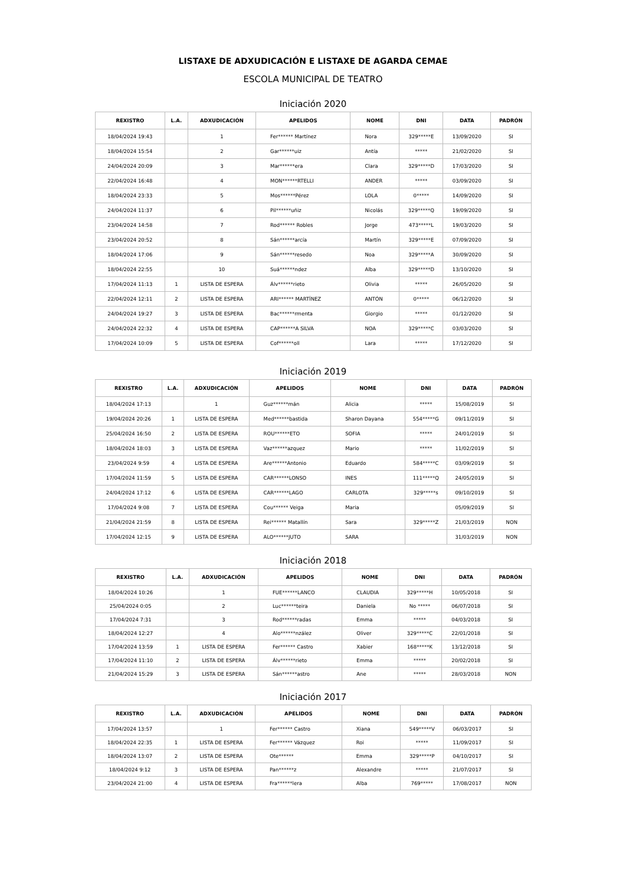LISTAXE DE ADXUDICACIÓN E LISTAXE DE AGARDA CEMAE
ESCOLA MUNICIPAL DE TEATRO
Iniciación 2020
| REXISTRO | L.A. | ADXUDICACIÓN | APELIDOS | NOME | DNI | DATA | PADRÓN |
| --- | --- | --- | --- | --- | --- | --- | --- |
| 18/04/2024 19:43 | | 1 | Fer****** Martínez | Nora | 329*****E | 13/09/2020 | SI |
| 18/04/2024 15:54 | | 2 | Gar******uiz | Antía | ***** | 21/02/2020 | SI |
| 24/04/2024 20:09 | | 3 | Mar******era | Clara | 329*****D | 17/03/2020 | SI |
| 22/04/2024 16:48 | | 4 | MON******RTELLI | ANDER | ***** | 03/09/2020 | SI |
| 18/04/2024 23:33 | | 5 | Mos******Pérez | LOLA | 0***** | 14/09/2020 | SI |
| 24/04/2024 11:37 | | 6 | Pil******uñiz | Nicolás | 329*****Q | 19/09/2020 | SI |
| 23/04/2024 14:58 | | 7 | Rod****** Robles | Jorge | 473*****L | 19/03/2020 | SI |
| 23/04/2024 20:52 | | 8 | Sán******arcía | Martín | 329*****E | 07/09/2020 | SI |
| 18/04/2024 17:06 | | 9 | Sán******resedo | Noa | 329*****A | 30/09/2020 | SI |
| 18/04/2024 22:55 | | 10 | Suá******ndez | Alba | 329*****D | 13/10/2020 | SI |
| 17/04/2024 11:13 | 1 | LISTA DE ESPERA | Álv******rieto | Olivia | ***** | 26/05/2020 | SI |
| 22/04/2024 12:11 | 2 | LISTA DE ESPERA | ARI****** MARTÍNEZ | ANTÓN | 0***** | 06/12/2020 | SI |
| 24/04/2024 19:27 | 3 | LISTA DE ESPERA | Bac******rmenta | Giorgio | ***** | 01/12/2020 | SI |
| 24/04/2024 22:32 | 4 | LISTA DE ESPERA | CAP******A SILVA | NOA | 329*****C | 03/03/2020 | SI |
| 17/04/2024 10:09 | 5 | LISTA DE ESPERA | Cof******oll | Lara | ***** | 17/12/2020 | SI |
Iniciación 2019
| REXISTRO | L.A. | ADXUDICACIÓN | APELIDOS | NOME | DNI | DATA | PADRÓN |
| --- | --- | --- | --- | --- | --- | --- | --- |
| 18/04/2024 17:13 | | 1 | Guz******mán | Alicia | ***** | 15/08/2019 | SI |
| 19/04/2024 20:26 | 1 | LISTA DE ESPERA | Med******bastida | Sharon Dayana | 554*****G | 09/11/2019 | SI |
| 25/04/2024 16:50 | 2 | LISTA DE ESPERA | ROU******ETO | SOFIA | ***** | 24/01/2019 | SI |
| 18/04/2024 18:03 | 3 | LISTA DE ESPERA | Vaz******azquez | Mario | ***** | 11/02/2019 | SI |
| 23/04/2024 9:59 | 4 | LISTA DE ESPERA | Are******Antonio | Eduardo | 584*****C | 03/09/2019 | SI |
| 17/04/2024 11:59 | 5 | LISTA DE ESPERA | CAR******LONSO | INES | 111*****Q | 24/05/2019 | SI |
| 24/04/2024 17:12 | 6 | LISTA DE ESPERA | CAR******LAGO | CARLOTA | 329*****s | 09/10/2019 | SI |
| 17/04/2024 9:08 | 7 | LISTA DE ESPERA | Cou****** Veiga | Maria | | 05/09/2019 | SI |
| 21/04/2024 21:59 | 8 | LISTA DE ESPERA | Rei****** Matallín | Sara | 329*****Z | 21/03/2019 | NON |
| 17/04/2024 12:15 | 9 | LISTA DE ESPERA | ALO******JUTO | SARA | | 31/03/2019 | NON |
Iniciación 2018
| REXISTRO | L.A. | ADXUDICACIÓN | APELIDOS | NOME | DNI | DATA | PADRÓN |
| --- | --- | --- | --- | --- | --- | --- | --- |
| 18/04/2024 10:26 | | 1 | FUE******LANCO | CLAUDIA | 329*****H | 10/05/2018 | SI |
| 25/04/2024 0:05 | | 2 | Luc******teira | Daniela | No ***** | 06/07/2018 | SI |
| 17/04/2024 7:31 | | 3 | Rod******radas | Emma | ***** | 04/03/2018 | SI |
| 18/04/2024 12:27 | | 4 | Alo******nzález | Oliver | 329*****C | 22/01/2018 | SI |
| 17/04/2024 13:59 | 1 | LISTA DE ESPERA | Fer****** Castro | Xabier | 168*****K | 13/12/2018 | SI |
| 17/04/2024 11:10 | 2 | LISTA DE ESPERA | Álv******rieto | Emma | ***** | 20/02/2018 | SI |
| 21/04/2024 15:29 | 3 | LISTA DE ESPERA | Sán******astro | Ane | ***** | 28/03/2018 | NON |
Iniciación 2017
| REXISTRO | L.A. | ADXUDICACIÓN | APELIDOS | NOME | DNI | DATA | PADRÓN |
| --- | --- | --- | --- | --- | --- | --- | --- |
| 17/04/2024 13:57 | | 1 | Fer****** Castro | Xiana | 549*****V | 06/03/2017 | SI |
| 18/04/2024 22:35 | 1 | LISTA DE ESPERA | Fer****** Vázquez | Roi | ***** | 11/09/2017 | SI |
| 18/04/2024 13:07 | 2 | LISTA DE ESPERA | Ote****** | Emma | 329*****P | 04/10/2017 | SI |
| 18/04/2024 9:12 | 3 | LISTA DE ESPERA | Pan******z | Alexandre | ***** | 21/07/2017 | SI |
| 23/04/2024 21:00 | 4 | LISTA DE ESPERA | Fra******lera | Alba | 769***** | 17/08/2017 | NON |